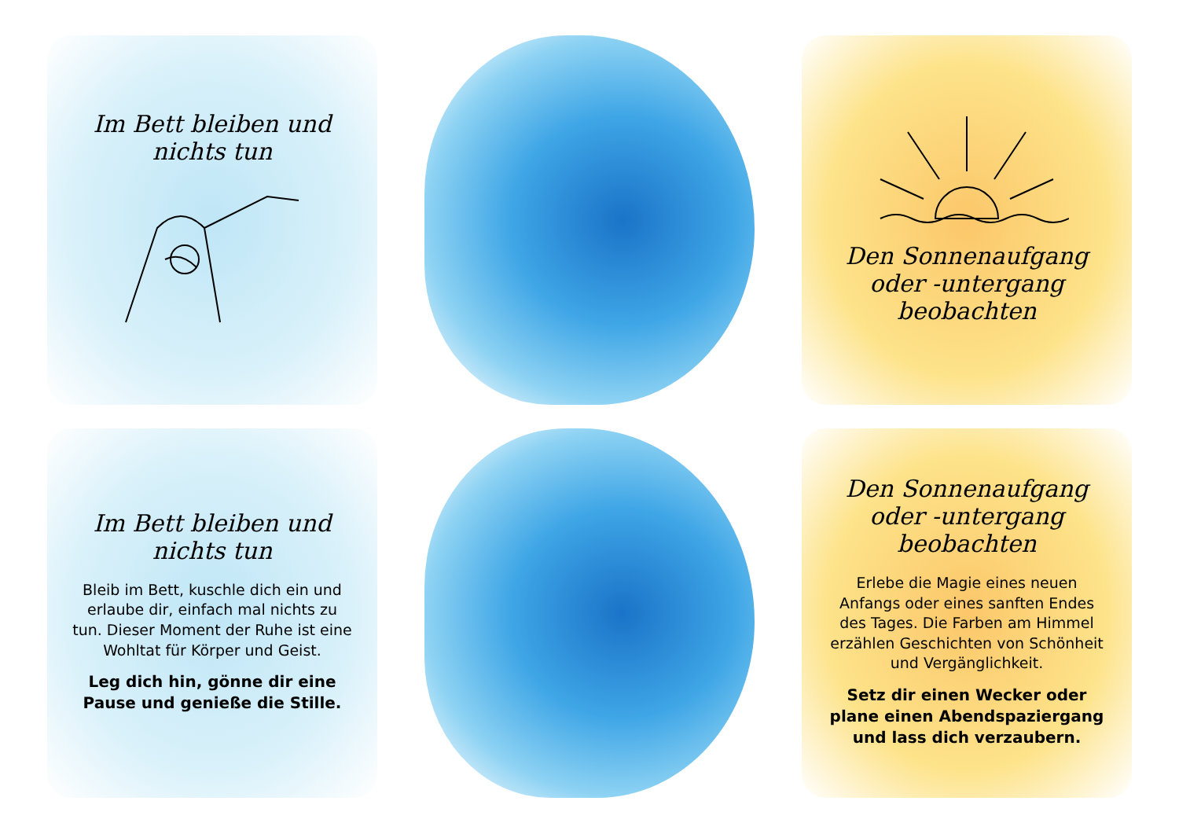Im Bett bleiben und nichts tun
Den Sonnenaufgang oder -untergang beobachten
Im Bett bleiben und nichts tun
Bleib im Bett, kuschle dich ein und erlaube dir, einfach mal nichts zu tun. Dieser Moment der Ruhe ist eine Wohltat für Körper und Geist.
Leg dich hin, gönne dir eine Pause und genieße die Stille.
Den Sonnenaufgang oder -untergang beobachten
Erlebe die Magie eines neuen Anfangs oder eines sanften Endes des Tages. Die Farben am Himmel erzählen Geschichten von Schönheit und Vergänglichkeit.
Setz dir einen Wecker oder plane einen Abendspaziergang und lass dich verzaubern.